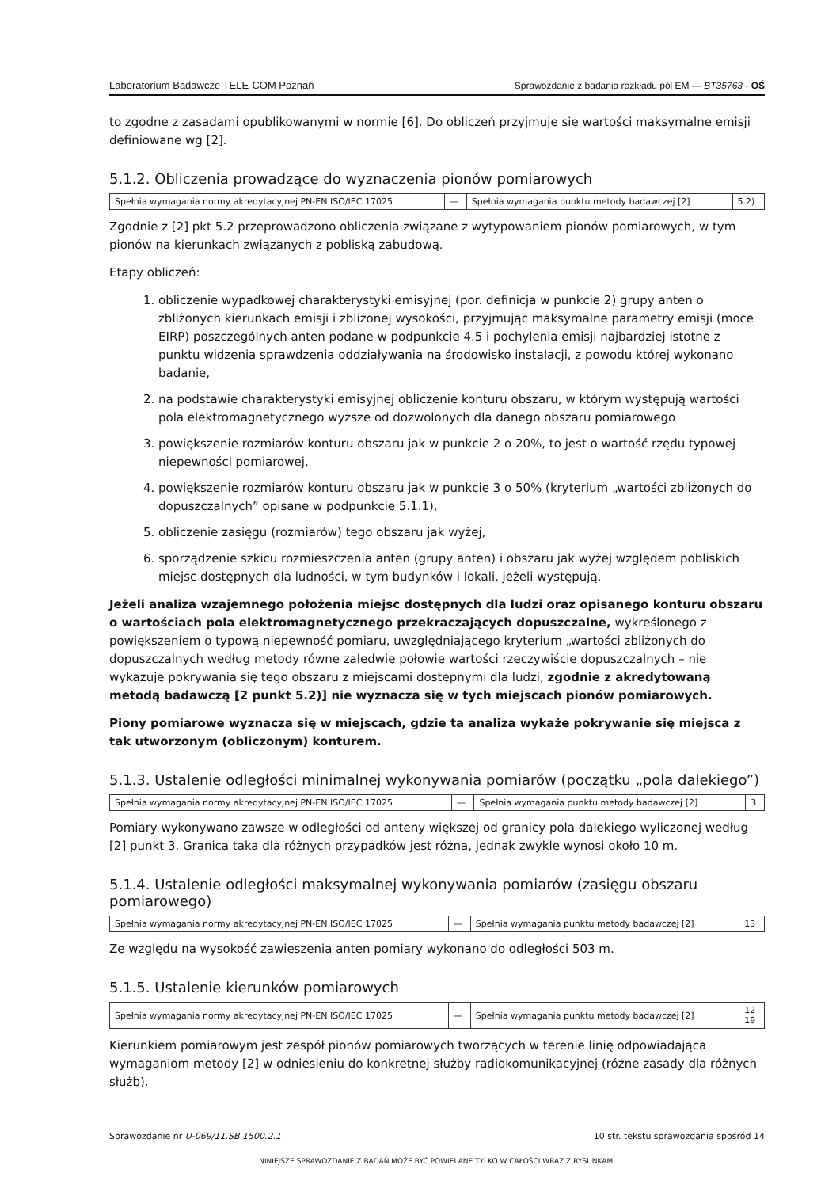Laboratorium Badawcze TELE-COM Poznań Sprawozdanie z badania rozkładu pól EM — BT35763 - OŚ
to zgodne z zasadami opublikowanymi w normie [6]. Do obliczeń przyjmuje się wartości maksymalne emisji definiowane wg [2].
5.1.2. Obliczenia prowadzące do wyznaczenia pionów pomiarowych
| Spełnia wymagania normy akredytacyjnej PN-EN ISO/IEC 17025 | — | Spełnia wymagania punktu metody badawczej [2] | 5.2) |
Zgodnie z [2] pkt 5.2 przeprowadzono obliczenia związane z wytypowaniem pionów pomiarowych, w tym pionów na kierunkach związanych z pobliską zabudową.
Etapy obliczeń:
1. obliczenie wypadkowej charakterystyki emisyjnej (por. definicja w punkcie 2) grupy anten o zbliżonych kierunkach emisji i zbliżonej wysokości, przyjmując maksymalne parametry emisji (moce EIRP) poszczególnych anten podane w podpunkcie 4.5 i pochylenia emisji najbardziej istotne z punktu widzenia sprawdzenia oddziaływania na środowisko instalacji, z powodu której wykonano badanie,
2. na podstawie charakterystyki emisyjnej obliczenie konturu obszaru, w którym występują wartości pola elektromagnetycznego wyższe od dozwolonych dla danego obszaru pomiarowego
3. powiększenie rozmiarów konturu obszaru jak w punkcie 2 o 20%, to jest o wartość rzędu typowej niepewności pomiarowej,
4. powiększenie rozmiarów konturu obszaru jak w punkcie 3 o 50% (kryterium „wartości zbliżonych do dopuszczalnych” opisane w podpunkcie 5.1.1),
5. obliczenie zasięgu (rozmiarów) tego obszaru jak wyżej,
6. sporządzenie szkicu rozmieszczenia anten (grupy anten) i obszaru jak wyżej względem pobliskich miejsc dostępnych dla ludności, w tym budynków i lokali, jeżeli występują.
Jeżeli analiza wzajemnego położenia miejsc dostępnych dla ludzi oraz opisanego konturu obszaru o wartościach pola elektromagnetycznego przekraczających dopuszczalne, wykreślonego z powiększeniem o typową niepewność pomiaru, uwzględniającego kryterium „wartości zbliżonych do dopuszczalnych według metody równe zaledwie połowie wartości rzeczywiście dopuszczalnych – nie wykazuje pokrywania się tego obszaru z miejscami dostępnymi dla ludzi, zgodnie z akredytowaną metodą badawczą [2 punkt 5.2)] nie wyznacza się w tych miejscach pionów pomiarowych.
Piony pomiarowe wyznacza się w miejscach, gdzie ta analiza wykaże pokrywanie się miejsca z tak utworzonym (obliczonym) konturem.
5.1.3. Ustalenie odległości minimalnej wykonywania pomiarów (początku „pola dalekiego”)
| Spełnia wymagania normy akredytacyjnej PN-EN ISO/IEC 17025 | — | Spełnia wymagania punktu metody badawczej [2] | 3 |
Pomiary wykonywano zawsze w odległości od anteny większej od granicy pola dalekiego wyliczonej według [2] punkt 3. Granica taka dla różnych przypadków jest różna, jednak zwykle wynosi około 10 m.
5.1.4. Ustalenie odległości maksymalnej wykonywania pomiarów (zasięgu obszaru pomiarowego)
| Spełnia wymagania normy akredytacyjnej PN-EN ISO/IEC 17025 | — | Spełnia wymagania punktu metody badawczej [2] | 13 |
Ze względu na wysokość zawieszenia anten pomiary wykonano do odległości 503 m.
5.1.5. Ustalenie kierunków pomiarowych
| Spełnia wymagania normy akredytacyjnej PN-EN ISO/IEC 17025 | — | Spełnia wymagania punktu metody badawczej [2] | 12 19 |
Kierunkiem pomiarowym jest zespół pionów pomiarowych tworzących w terenie linię odpowiadająca wymaganiom metody [2] w odniesieniu do konkretnej służby radiokomunikacyjnej (różne zasady dla różnych służb).
Sprawozdanie nr U-069/11.SB.1500.2.1 10 str. tekstu sprawozdania spośród 14
NINIEJSZE SPRAWOZDANIE Z BADAŃ MOŻE BYĆ POWIELANE TYLKO W CAŁOŚCI WRAZ Z RYSUNKAMI